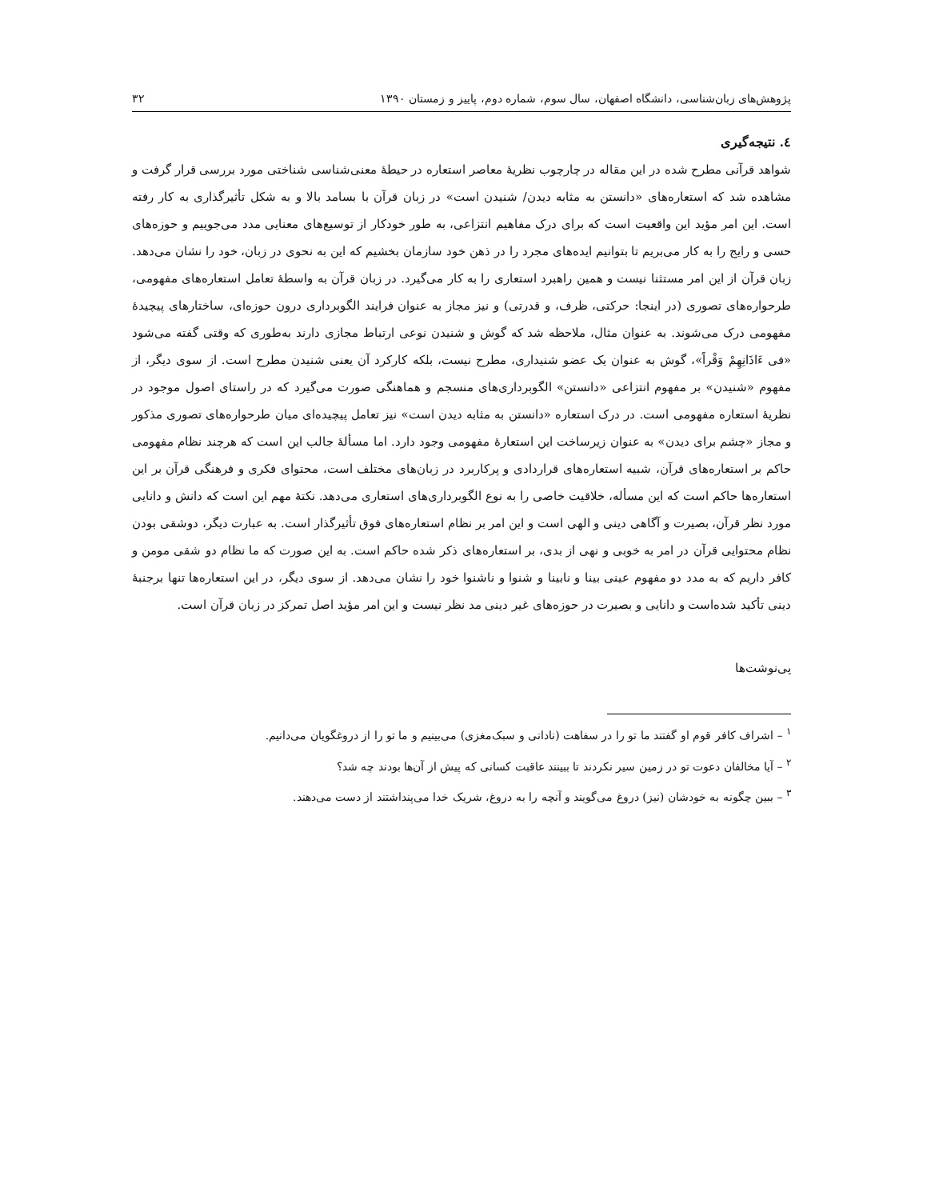پژوهش‌های زبان‌شناسی، دانشگاه اصفهان، سال سوم، شماره دوم، پاییز و زمستان ۱۳۹۰ ۳۲
٤. نتیجه‌گیری
شواهد قرآنی مطرح شده در این مقاله در چارچوب نظریهٔ معاصر استعاره در حیطهٔ معنی‌شناسی شناختی مورد بررسی قرار گرفت و مشاهده شد که استعاره‌های «دانستن به مثابه دیدن/ شنیدن است» در زبان قرآن با بسامد بالا و به شکل تأثیرگذاری به کار رفته است. این امر مؤید این واقعیت است که برای درک مفاهیم انتزاعی، به طور خودکار از توسیع‌های معنایی مدد می‌جوییم و حوزه‌های حسی و رایج را به کار می‌بریم تا بتوانیم ایده‌های مجرد را در ذهن خود سازمان بخشیم که این به نحوی در زبان، خود را نشان می‌دهد. زبان قرآن از این امر مستثنا نیست و همین راهبرد استعاری را به کار می‌گیرد. در زبان قرآن به واسطهٔ تعامل استعاره‌های مفهومی، طرحواره‌های تصوری (در اینجا: حرکتی، ظرف، و قدرتی) و نیز مجاز به عنوان فرایند الگوبرداری درون حوزه‌ای، ساختارهای پیچیدهٔ مفهومی درک می‌شوند. به عنوان مثال، ملاحظه شد که گوش و شنیدن نوعی ارتباط مجازی دارند به‌طوری که وقتی گفته می‌شود «فی ءَاذَانِهِمْ وَقْراً»، گوش به عنوان یک عضو شنیداری، مطرح نیست، بلکه کارکرد آن یعنی شنیدن مطرح است. از سوی دیگر، از مفهوم «شنیدن» بر مفهوم انتزاعی «دانستن» الگوبرداری‌های منسجم و هماهنگی صورت می‌گیرد که در راستای اصول موجود در نظریهٔ استعاره مفهومی است. در درک استعاره «دانستن به مثابه دیدن است» نیز تعامل پیچیده‌ای میان طرحواره‌های تصوری مذکور و مجاز «چشم برای دیدن» به عنوان زیرساخت این استعارهٔ مفهومی وجود دارد. اما مسألهٔ جالب این است که هرچند نظام مفهومی حاکم بر استعاره‌های قرآن، شبیه استعاره‌های قراردادی و پرکاربرد در زبان‌های مختلف است، محتوای فکری و فرهنگی قرآن بر این استعاره‌ها حاکم است که این مسأله، خلاقیت خاصی را به نوع الگوبرداری‌های استعاری می‌دهد. نکتهٔ مهم این است که دانش و دانایی مورد نظر قرآن، بصیرت و آگاهی دینی و الهی است و این امر بر نظام استعاره‌های فوق تأثیرگذار است. به عبارت دیگر، دوشقی بودن نظام محتوایی قرآن در امر به خوبی و نهی از بدی، بر استعاره‌های ذکر شده حاکم است. به این صورت که ما نظام دو شقی مومن و کافر داریم که به مدد دو مفهوم عینی بینا و نابینا و شنوا و ناشنوا خود را نشان می‌دهد. از سوی دیگر، در این استعاره‌ها تنها برجنبهٔ دینی تأکید شده‌است و دانایی و بصیرت در حوزه‌های غیر دینی مد نظر نیست و این امر مؤید اصل تمرکز در زبان قرآن است.
پی‌نوشت‌ها
<sup>۱</sup> – اشراف کافر قوم او گفتند ما تو را در سفاهت (نادانی و سبک‌مغزی) می‌بینیم و ما تو را از دروغگویان می‌دانیم.
<sup>۲</sup> – آیا مخالفان دعوت تو در زمین سیر نکردند تا ببینند عاقبت کسانی که پیش از آن‌ها بودند چه شد؟
<sup>۳</sup> – ببین چگونه به خودشان (نیز) دروغ می‌گویند و آنچه را به دروغ، شریک خدا می‌پنداشتند از دست می‌دهند.